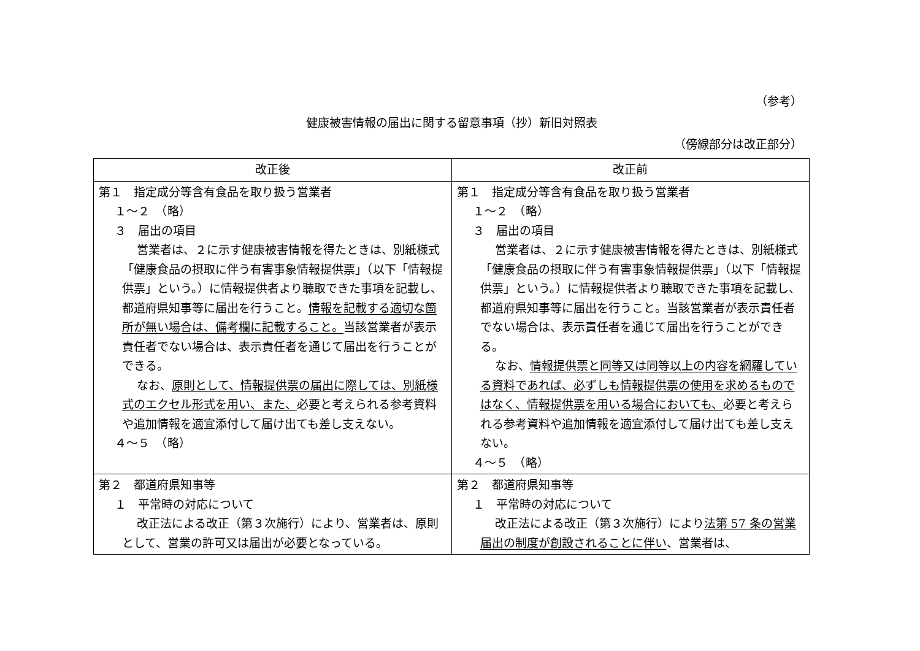（参考）
健康被害情報の届出に関する留意事項（抄）新旧対照表
（傍線部分は改正部分）
| 改正後 | 改正前 |
| --- | --- |
| 第１ 指定成分等含有食品を取り扱う営業者 １～２ （略） ３ 届出の項目 営業者は、２に示す健康被害情報を得たときは、別紙様式「健康食品の摂取に伴う有害事象情報提供票」（以下「情報提供票」という。）に情報提供者より聴取できた事項を記載し、都道府県知事等に届出を行うこと。 情報を記載する適切な箇所が無い場合は、備考欄に記載すること。 当該営業者が表示責任者でない場合は、表示責任者を通じて届出を行うことができる。 なお、 原則として、情報提供票の届出に際しては、別紙様式のエクセル形式を用い、また、 必要と考えられる参考資料や追加情報を適宜添付して届け出ても差し支えない。 ４～５ （略） | 第１ 指定成分等含有食品を取り扱う営業者 １～２ （略） ３ 届出の項目 営業者は、２に示す健康被害情報を得たときは、別紙様式「健康食品の摂取に伴う有害事象情報提供票」（以下「情報提供票」という。）に情報提供者より聴取できた事項を記載し、都道府県知事等に届出を行うこと。当該営業者が表示責任者でない場合は、表示責任者を通じて届出を行うことができる。 なお、 情報提供票と同等又は同等以上の内容を網羅している資料であれば、必ずしも情報提供票の使用を求めるものではなく、情報提供票を用いる場合においても、 必要と考えられる参考資料や追加情報を適宜添付して届け出ても差し支えない。 ４～５ （略） |
| 第２ 都道府県知事等 １ 平常時の対応について 改正法による改正（第３次施行）により、営業者は、原則として、営業の許可又は届出が必要となっている。 | 第２ 都道府県知事等 １ 平常時の対応について 改正法による改正（第３次施行）により 法第 57 条の営業届出の制度が創設されることに伴い 、営業者は、 |